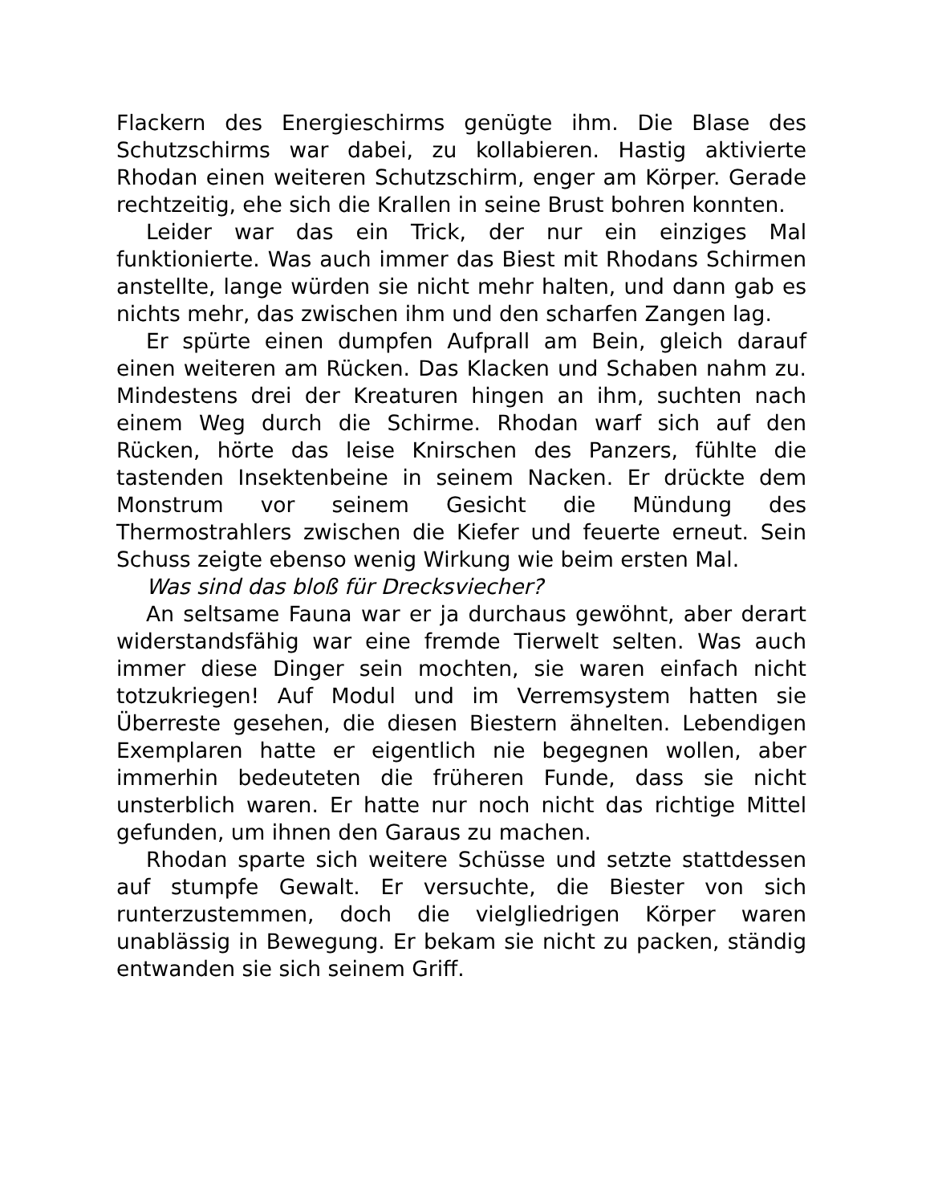Flackern des Energieschirms genügte ihm. Die Blase des Schutzschirms war dabei, zu kollabieren. Hastig aktivierte Rhodan einen weiteren Schutzschirm, enger am Körper. Gerade rechtzeitig, ehe sich die Krallen in seine Brust bohren konnten.
Leider war das ein Trick, der nur ein einziges Mal funktionierte. Was auch immer das Biest mit Rhodans Schirmen anstellte, lange würden sie nicht mehr halten, und dann gab es nichts mehr, das zwischen ihm und den scharfen Zangen lag.
Er spürte einen dumpfen Aufprall am Bein, gleich darauf einen weiteren am Rücken. Das Klacken und Schaben nahm zu. Mindestens drei der Kreaturen hingen an ihm, suchten nach einem Weg durch die Schirme. Rhodan warf sich auf den Rücken, hörte das leise Knirschen des Panzers, fühlte die tastenden Insektenbeine in seinem Nacken. Er drückte dem Monstrum vor seinem Gesicht die Mündung des Thermostrahlers zwischen die Kiefer und feuerte erneut. Sein Schuss zeigte ebenso wenig Wirkung wie beim ersten Mal.
Was sind das bloß für Drecksviecher?
An seltsame Fauna war er ja durchaus gewöhnt, aber derart widerstandsfähig war eine fremde Tierwelt selten. Was auch immer diese Dinger sein mochten, sie waren einfach nicht totzukriegen! Auf Modul und im Verremsystem hatten sie Überreste gesehen, die diesen Biestern ähnelten. Lebendigen Exemplaren hatte er eigentlich nie begegnen wollen, aber immerhin bedeuteten die früheren Funde, dass sie nicht unsterblich waren. Er hatte nur noch nicht das richtige Mittel gefunden, um ihnen den Garaus zu machen.
Rhodan sparte sich weitere Schüsse und setzte stattdessen auf stumpfe Gewalt. Er versuchte, die Biester von sich runterzustemmen, doch die vielgliedrigen Körper waren unablässig in Bewegung. Er bekam sie nicht zu packen, ständig entwanden sie sich seinem Griff.